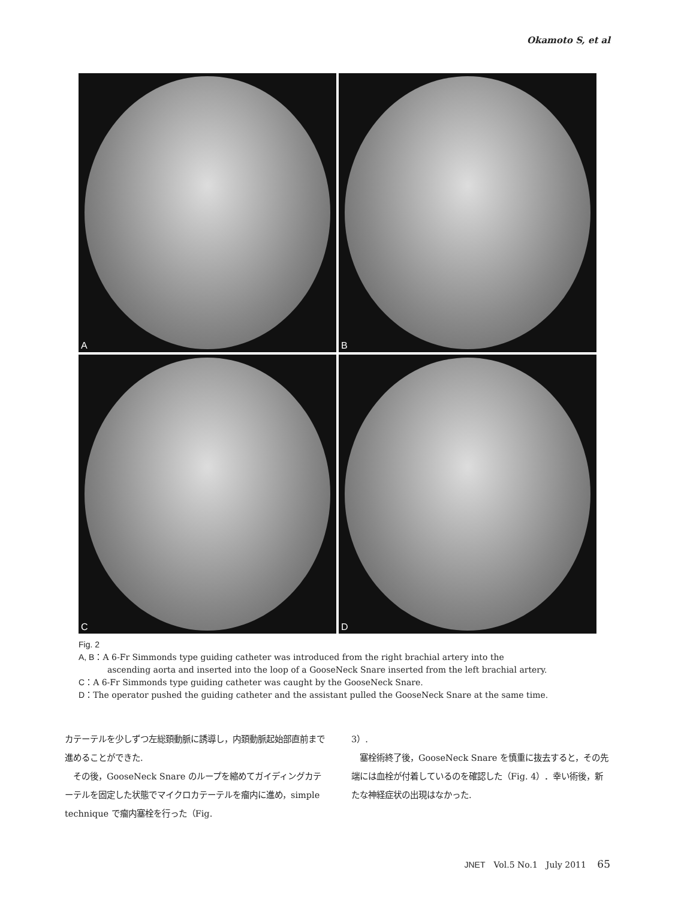Okamoto S, et al
A
B
C
D
Fig. 2
A, B：A 6-Fr Simmonds type guiding catheter was introduced from the right brachial artery into the
ascending aorta and inserted into the loop of a GooseNeck Snare inserted from the left brachial artery.
C：A 6-Fr Simmonds type guiding catheter was caught by the GooseNeck Snare.
D：The operator pushed the guiding catheter and the assistant pulled the GooseNeck Snare at the same time.
カテーテルを少しずつ左総頚動脈に誘導し，内頚動脈起始部直前まで進めることができた.
　その後，GooseNeck Snare のループを縮めてガイディングカテーテルを固定した状態でマイクロカテーテルを瘤内に進め，simple technique で瘤内塞栓を行った（Fig.
3）.
　塞栓術終了後，GooseNeck Snare を慎重に抜去すると，その先端には血栓が付着しているのを確認した（Fig. 4）．幸い術後，新たな神経症状の出現はなかった.
JNET　Vol.5 No.1　July 2011　 65